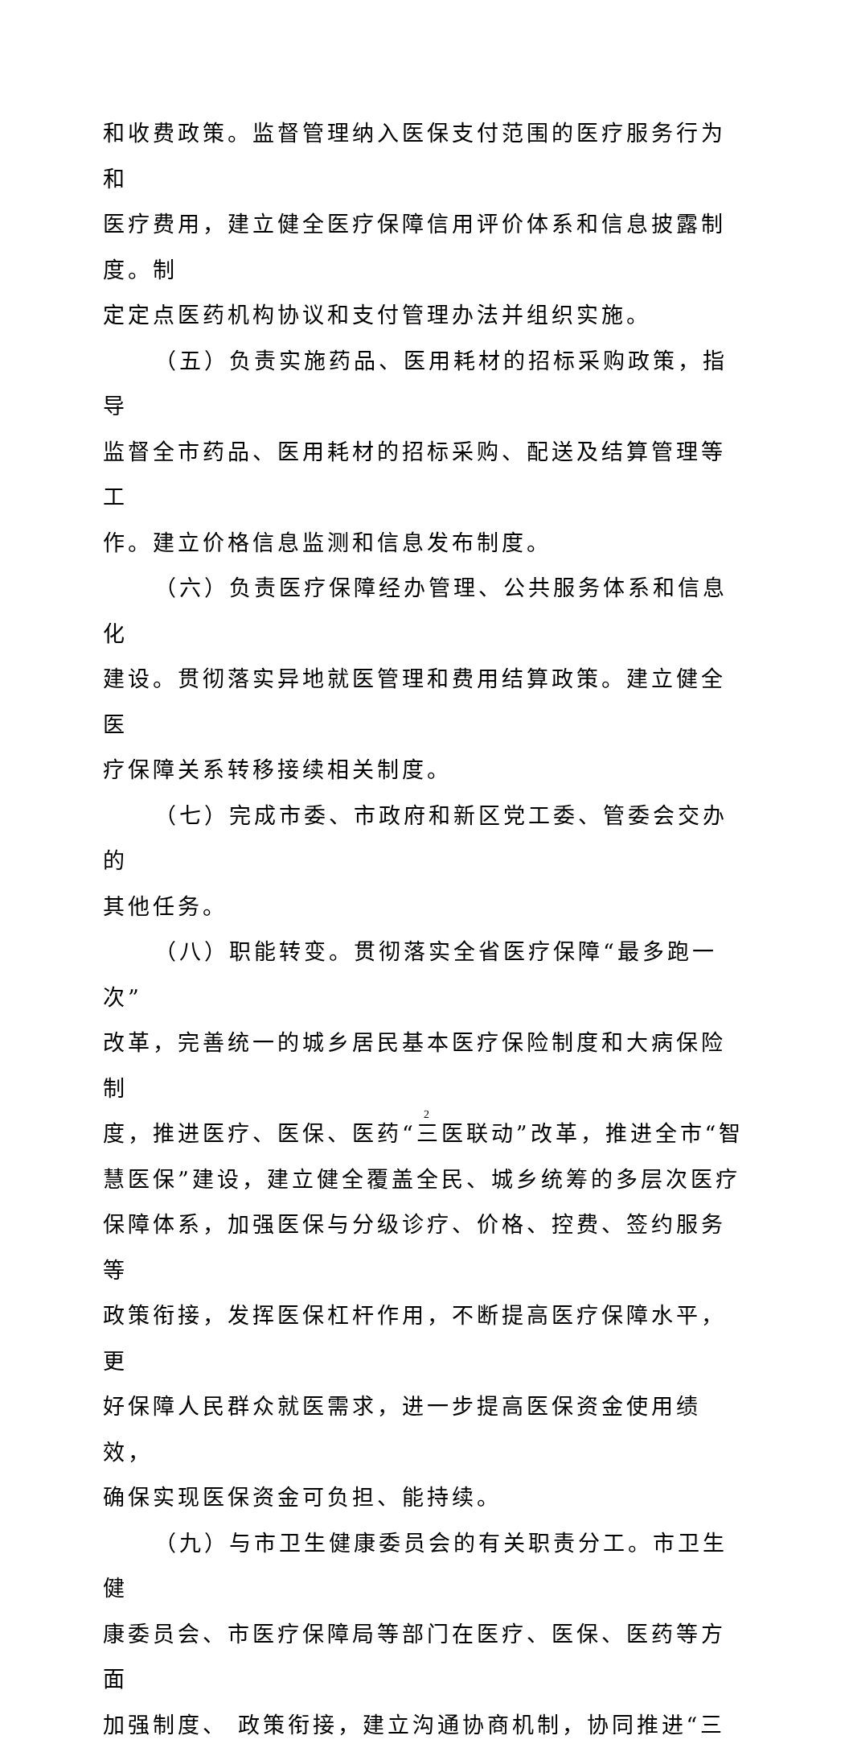和收费政策。监督管理纳入医保支付范围的医疗服务行为和
医疗费用，建立健全医疗保障信用评价体系和信息披露制度。制
定定点医药机构协议和支付管理办法并组织实施。
（五）负责实施药品、医用耗材的招标采购政策，指导
监督全市药品、医用耗材的招标采购、配送及结算管理等工
作。建立价格信息监测和信息发布制度。
（六）负责医疗保障经办管理、公共服务体系和信息化
建设。贯彻落实异地就医管理和费用结算政策。建立健全医
疗保障关系转移接续相关制度。
（七）完成市委、市政府和新区党工委、管委会交办的
其他任务。
（八）职能转变。贯彻落实全省医疗保障“最多跑一次”
改革，完善统一的城乡居民基本医疗保险制度和大病保险制
度，推进医疗、医保、医药“三医联动”改革，推进全市“智
慧医保”建设，建立健全覆盖全民、城乡统筹的多层次医疗
保障体系，加强医保与分级诊疗、价格、控费、签约服务等
政策衔接，发挥医保杠杆作用，不断提高医疗保障水平，更
好保障人民群众就医需求，进一步提高医保资金使用绩效，
确保实现医保资金可负担、能持续。
（九）与市卫生健康委员会的有关职责分工。市卫生健
康委员会、市医疗保障局等部门在医疗、医保、医药等方面
加强制度、 政策衔接，建立沟通协商机制，协同推进“三
2